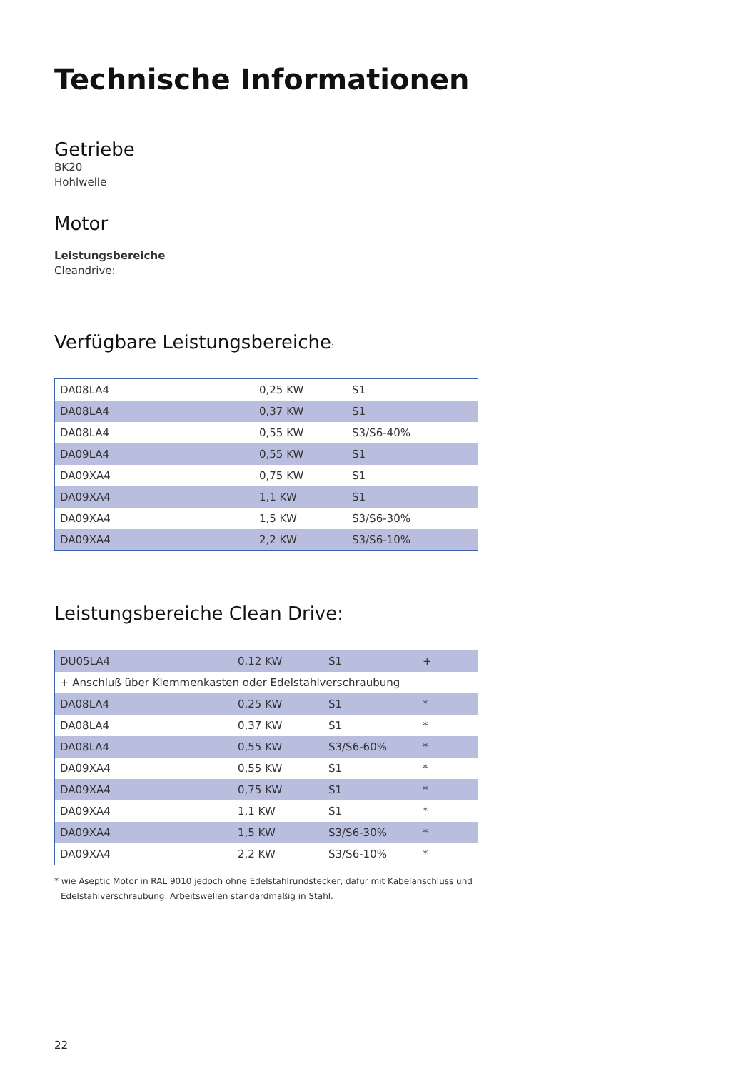Technische Informationen
Getriebe
BK20
Hohlwelle
Motor
Leistungsbereiche
Cleandrive:
Verfügbare Leistungsbereiche:
| DA08LA4 | 0,25 KW | S1 |
| DA08LA4 | 0,37 KW | S1 |
| DA08LA4 | 0,55 KW | S3/S6-40% |
| DA09LA4 | 0,55 KW | S1 |
| DA09XA4 | 0,75 KW | S1 |
| DA09XA4 | 1,1 KW | S1 |
| DA09XA4 | 1,5 KW | S3/S6-30% |
| DA09XA4 | 2,2 KW | S3/S6-10% |
Leistungsbereiche Clean Drive:
| DU05LA4 | 0,12 KW | S1 | + |
| + Anschluß über Klemmenkasten oder Edelstahlverschraubung | | | |
| DA08LA4 | 0,25 KW | S1 | * |
| DA08LA4 | 0,37 KW | S1 | * |
| DA08LA4 | 0,55 KW | S3/S6-60% | * |
| DA09XA4 | 0,55 KW | S1 | * |
| DA09XA4 | 0,75 KW | S1 | * |
| DA09XA4 | 1,1 KW | S1 | * |
| DA09XA4 | 1,5 KW | S3/S6-30% | * |
| DA09XA4 | 2,2 KW | S3/S6-10% | * |
* wie Aseptic Motor in RAL 9010 jedoch ohne Edelstahlrundstecker, dafür mit Kabelanschluss und Edelstahlverschraubung. Arbeitswellen standardmäßig in Stahl.
22